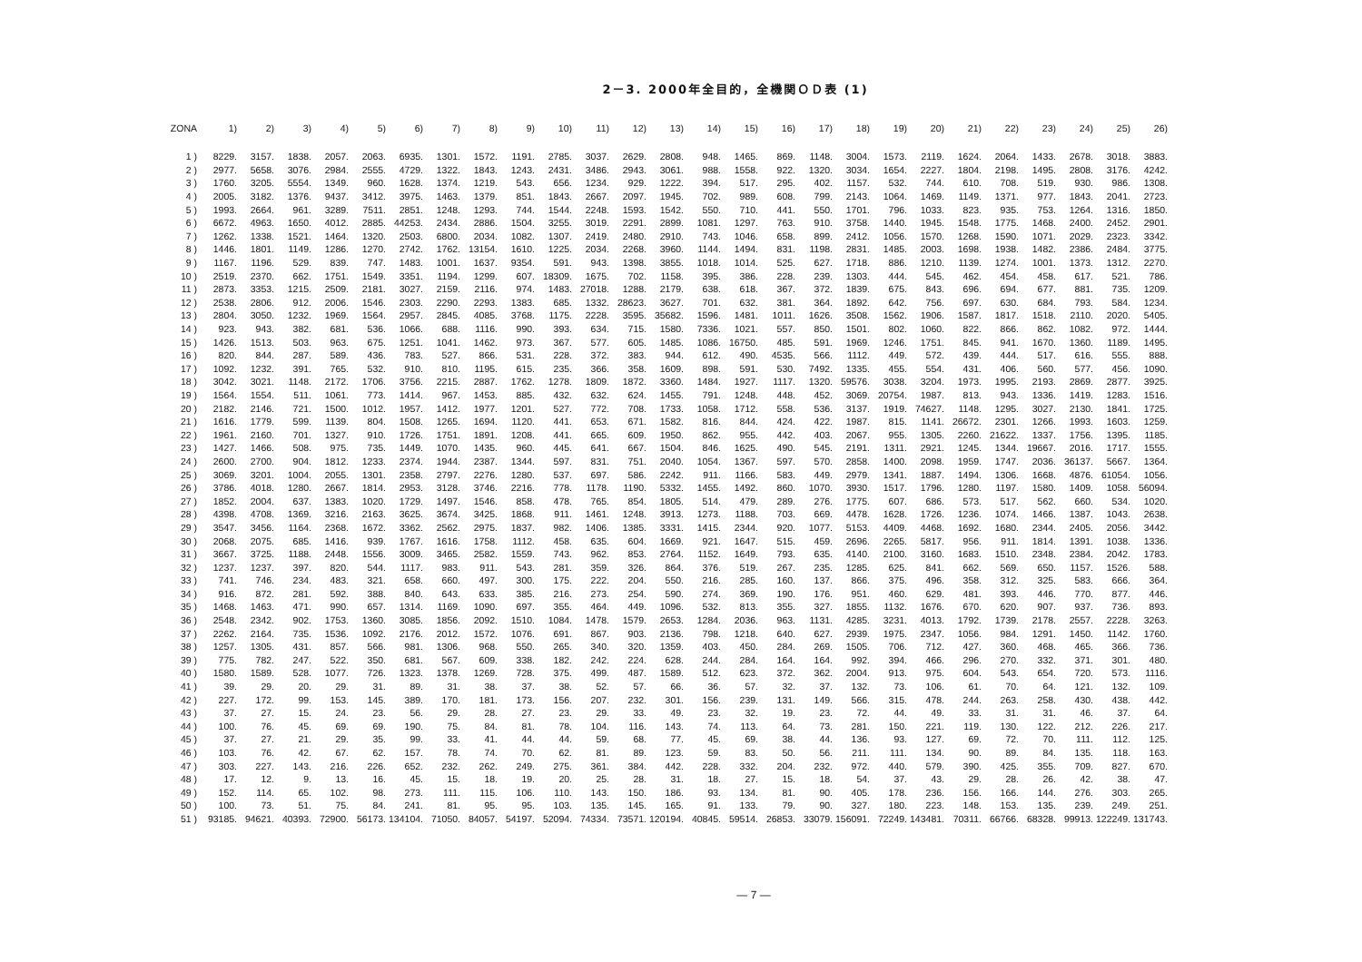2－3. 2000年全目的，全機関ＯＤ表 (1)
| ZONA | 1) | 2) | 3) | 4) | 5) | 6) | 7) | 8) | 9) | 10) | 11) | 12) | 13) | 14) | 15) | 16) | 17) | 18) | 19) | 20) | 21) | 22) | 23) | 24) | 25) | 26) |
| --- | --- | --- | --- | --- | --- | --- | --- | --- | --- | --- | --- | --- | --- | --- | --- | --- | --- | --- | --- | --- | --- | --- | --- | --- | --- | --- |
| 1 ) | 8229. | 3157. | 1838. | 2057. | 2063. | 6935. | 1301. | 1572. | 1191. | 2785. | 3037. | 2629. | 2808. | 948. | 1465. | 869. | 1148. | 3004. | 1573. | 2119. | 1624. | 2064. | 1433. | 2678. | 3018. | 3883. |
| 2 ) | 2977. | 5658. | 3076. | 2984. | 2555. | 4729. | 1322. | 1843. | 1243. | 2431. | 3486. | 2943. | 3061. | 988. | 1558. | 922. | 1320. | 3034. | 1654. | 2227. | 1804. | 2198. | 1495. | 2808. | 3176. | 4242. |
| 3 ) | 1760. | 3205. | 5554. | 1349. | 960. | 1628. | 1374. | 1219. | 543. | 656. | 1234. | 929. | 1222. | 394. | 517. | 295. | 402. | 1157. | 532. | 744. | 610. | 708. | 519. | 930. | 986. | 1308. |
| 4 ) | 2005. | 3182. | 1376. | 9437. | 3412. | 3975. | 1463. | 1379. | 851. | 1843. | 2667. | 2097. | 1945. | 702. | 989. | 608. | 799. | 2143. | 1064. | 1469. | 1149. | 1371. | 977. | 1843. | 2041. | 2723. |
| 5 ) | 1993. | 2664. | 961. | 3289. | 7511. | 2851. | 1248. | 1293. | 744. | 1544. | 2248. | 1593. | 1542. | 550. | 710. | 441. | 550. | 1701. | 796. | 1033. | 823. | 935. | 753. | 1264. | 1316. | 1850. |
| 6 ) | 6672. | 4963. | 1650. | 4012. | 2885. | 44253. | 2434. | 2886. | 1504. | 3255. | 3019. | 2291. | 2899. | 1081. | 1297. | 763. | 910. | 3758. | 1440. | 1945. | 1548. | 1775. | 1468. | 2400. | 2452. | 2901. |
| 7 ) | 1262. | 1338. | 1521. | 1464. | 1320. | 2503. | 6800. | 2034. | 1082. | 1307. | 2419. | 2480. | 2910. | 743. | 1046. | 658. | 899. | 2412. | 1056. | 1570. | 1268. | 1590. | 1071. | 2029. | 2323. | 3342. |
| 8 ) | 1446. | 1801. | 1149. | 1286. | 1270. | 2742. | 1762. | 13154. | 1610. | 1225. | 2034. | 2268. | 3960. | 1144. | 1494. | 831. | 1198. | 2831. | 1485. | 2003. | 1698. | 1938. | 1482. | 2386. | 2484. | 3775. |
| 9 ) | 1167. | 1196. | 529. | 839. | 747. | 1483. | 1001. | 1637. | 9354. | 591. | 943. | 1398. | 3855. | 1018. | 1014. | 525. | 627. | 1718. | 886. | 1210. | 1139. | 1274. | 1001. | 1373. | 1312. | 2270. |
| 10 ) | 2519. | 2370. | 662. | 1751. | 1549. | 3351. | 1194. | 1299. | 607. | 18309. | 1675. | 702. | 1158. | 395. | 386. | 228. | 239. | 1303. | 444. | 545. | 462. | 454. | 458. | 617. | 521. | 786. |
| 11 ) | 2873. | 3353. | 1215. | 2509. | 2181. | 3027. | 2159. | 2116. | 974. | 1483. | 27018. | 1288. | 2179. | 638. | 618. | 367. | 372. | 1839. | 675. | 843. | 696. | 694. | 677. | 881. | 735. | 1209. |
| 12 ) | 2538. | 2806. | 912. | 2006. | 1546. | 2303. | 2290. | 2293. | 1383. | 685. | 1332. | 28623. | 3627. | 701. | 632. | 381. | 364. | 1892. | 642. | 756. | 697. | 630. | 684. | 793. | 584. | 1234. |
| 13 ) | 2804. | 3050. | 1232. | 1969. | 1564. | 2957. | 2845. | 4085. | 3768. | 1175. | 2228. | 3595. | 35682. | 1596. | 1481. | 1011. | 1626. | 3508. | 1562. | 1906. | 1587. | 1817. | 1518. | 2110. | 2020. | 5405. |
| 14 ) | 923. | 943. | 382. | 681. | 536. | 1066. | 688. | 1116. | 990. | 393. | 634. | 715. | 1580. | 7336. | 1021. | 557. | 850. | 1501. | 802. | 1060. | 822. | 866. | 862. | 1082. | 972. | 1444. |
| 15 ) | 1426. | 1513. | 503. | 963. | 675. | 1251. | 1041. | 1462. | 973. | 367. | 577. | 605. | 1485. | 1086. | 16750. | 485. | 591. | 1969. | 1246. | 1751. | 845. | 941. | 1670. | 1360. | 1189. | 1495. |
| 16 ) | 820. | 844. | 287. | 589. | 436. | 783. | 527. | 866. | 531. | 228. | 372. | 383. | 944. | 612. | 490. | 4535. | 566. | 1112. | 449. | 572. | 439. | 444. | 517. | 616. | 555. | 888. |
| 17 ) | 1092. | 1232. | 391. | 765. | 532. | 910. | 810. | 1195. | 615. | 235. | 366. | 358. | 1609. | 898. | 591. | 530. | 7492. | 1335. | 455. | 554. | 431. | 406. | 560. | 577. | 456. | 1090. |
| 18 ) | 3042. | 3021. | 1148. | 2172. | 1706. | 3756. | 2215. | 2887. | 1762. | 1278. | 1809. | 1872. | 3360. | 1484. | 1927. | 1117. | 1320. | 59576. | 3038. | 3204. | 1973. | 1995. | 2193. | 2869. | 2877. | 3925. |
| 19 ) | 1564. | 1554. | 511. | 1061. | 773. | 1414. | 967. | 1453. | 885. | 432. | 632. | 624. | 1455. | 791. | 1248. | 448. | 452. | 3069. | 20754. | 1987. | 813. | 943. | 1336. | 1419. | 1283. | 1516. |
| 20 ) | 2182. | 2146. | 721. | 1500. | 1012. | 1957. | 1412. | 1977. | 1201. | 527. | 772. | 708. | 1733. | 1058. | 1712. | 558. | 536. | 3137. | 1919. | 74627. | 1148. | 1295. | 3027. | 2130. | 1841. | 1725. |
| 21 ) | 1616. | 1779. | 599. | 1139. | 804. | 1508. | 1265. | 1694. | 1120. | 441. | 653. | 671. | 1582. | 816. | 844. | 424. | 422. | 1987. | 815. | 1141. | 26672. | 2301. | 1266. | 1993. | 1603. | 1259. |
| 22 ) | 1961. | 2160. | 701. | 1327. | 910. | 1726. | 1751. | 1891. | 1208. | 441. | 665. | 609. | 1950. | 862. | 955. | 442. | 403. | 2067. | 955. | 1305. | 2260. | 21622. | 1337. | 1756. | 1395. | 1185. |
| 23 ) | 1427. | 1466. | 508. | 975. | 735. | 1449. | 1070. | 1435. | 960. | 445. | 641. | 667. | 1504. | 846. | 1625. | 490. | 545. | 2191. | 1311. | 2921. | 1245. | 1344. | 19667. | 2016. | 1717. | 1555. |
| 24 ) | 2600. | 2700. | 904. | 1812. | 1233. | 2374. | 1944. | 2387. | 1344. | 597. | 831. | 751. | 2040. | 1054. | 1367. | 597. | 570. | 2858. | 1400. | 2098. | 1959. | 1747. | 2036. | 36137. | 5667. | 1364. |
| 25 ) | 3069. | 3201. | 1004. | 2055. | 1301. | 2358. | 2797. | 2276. | 1280. | 537. | 697. | 586. | 2242. | 911. | 1166. | 583. | 449. | 2979. | 1341. | 1887. | 1494. | 1306. | 1668. | 4876. | 61054. | 1056. |
| 26 ) | 3786. | 4018. | 1280. | 2667. | 1814. | 2953. | 3128. | 3746. | 2216. | 778. | 1178. | 1190. | 5332. | 1455. | 1492. | 860. | 1070. | 3930. | 1517. | 1796. | 1280. | 1197. | 1580. | 1409. | 1058. | 56094. |
| 27 ) | 1852. | 2004. | 637. | 1383. | 1020. | 1729. | 1497. | 1546. | 858. | 478. | 765. | 854. | 1805. | 514. | 479. | 289. | 276. | 1775. | 607. | 686. | 573. | 517. | 562. | 660. | 534. | 1020. |
| 28 ) | 4398. | 4708. | 1369. | 3216. | 2163. | 3625. | 3674. | 3425. | 1868. | 911. | 1461. | 1248. | 3913. | 1273. | 1188. | 703. | 669. | 4478. | 1628. | 1726. | 1236. | 1074. | 1466. | 1387. | 1043. | 2638. |
| 29 ) | 3547. | 3456. | 1164. | 2368. | 1672. | 3362. | 2562. | 2975. | 1837. | 982. | 1406. | 1385. | 3331. | 1415. | 2344. | 920. | 1077. | 5153. | 4409. | 4468. | 1692. | 1680. | 2344. | 2405. | 2056. | 3442. |
| 30 ) | 2068. | 2075. | 685. | 1416. | 939. | 1767. | 1616. | 1758. | 1112. | 458. | 635. | 604. | 1669. | 921. | 1647. | 515. | 459. | 2696. | 2265. | 5817. | 956. | 911. | 1814. | 1391. | 1038. | 1336. |
| 31 ) | 3667. | 3725. | 1188. | 2448. | 1556. | 3009. | 3465. | 2582. | 1559. | 743. | 962. | 853. | 2764. | 1152. | 1649. | 793. | 635. | 4140. | 2100. | 3160. | 1683. | 1510. | 2348. | 2384. | 2042. | 1783. |
| 32 ) | 1237. | 1237. | 397. | 820. | 544. | 1117. | 983. | 911. | 543. | 281. | 359. | 326. | 864. | 376. | 519. | 267. | 235. | 1285. | 625. | 841. | 662. | 569. | 650. | 1157. | 1526. | 588. |
| 33 ) | 741. | 746. | 234. | 483. | 321. | 658. | 660. | 497. | 300. | 175. | 222. | 204. | 550. | 216. | 285. | 160. | 137. | 866. | 375. | 496. | 358. | 312. | 325. | 583. | 666. | 364. |
| 34 ) | 916. | 872. | 281. | 592. | 388. | 840. | 643. | 633. | 385. | 216. | 273. | 254. | 590. | 274. | 369. | 190. | 176. | 951. | 460. | 629. | 481. | 393. | 446. | 770. | 877. | 446. |
| 35 ) | 1468. | 1463. | 471. | 990. | 657. | 1314. | 1169. | 1090. | 697. | 355. | 464. | 449. | 1096. | 532. | 813. | 355. | 327. | 1855. | 1132. | 1676. | 670. | 620. | 907. | 937. | 736. | 893. |
| 36 ) | 2548. | 2342. | 902. | 1753. | 1360. | 3085. | 1856. | 2092. | 1510. | 1084. | 1478. | 1579. | 2653. | 1284. | 2036. | 963. | 1131. | 4285. | 3231. | 4013. | 1792. | 1739. | 2178. | 2557. | 2228. | 3263. |
| 37 ) | 2262. | 2164. | 735. | 1536. | 1092. | 2176. | 2012. | 1572. | 1076. | 691. | 867. | 903. | 2136. | 798. | 1218. | 640. | 627. | 2939. | 1975. | 2347. | 1056. | 984. | 1291. | 1450. | 1142. | 1760. |
| 38 ) | 1257. | 1305. | 431. | 857. | 566. | 981. | 1306. | 968. | 550. | 265. | 340. | 320. | 1359. | 403. | 450. | 284. | 269. | 1505. | 706. | 712. | 427. | 360. | 468. | 465. | 366. | 736. |
| 39 ) | 775. | 782. | 247. | 522. | 350. | 681. | 567. | 609. | 338. | 182. | 242. | 224. | 628. | 244. | 284. | 164. | 164. | 992. | 394. | 466. | 296. | 270. | 332. | 371. | 301. | 480. |
| 40 ) | 1580. | 1589. | 528. | 1077. | 726. | 1323. | 1378. | 1269. | 728. | 375. | 499. | 487. | 1589. | 512. | 623. | 372. | 362. | 2004. | 913. | 975. | 604. | 543. | 654. | 720. | 573. | 1116. |
| 41 ) | 39. | 29. | 20. | 29. | 31. | 89. | 31. | 38. | 37. | 38. | 52. | 57. | 66. | 36. | 57. | 32. | 37. | 132. | 73. | 106. | 61. | 70. | 64. | 121. | 132. | 109. |
| 42 ) | 227. | 172. | 99. | 153. | 145. | 389. | 170. | 181. | 173. | 156. | 207. | 232. | 301. | 156. | 239. | 131. | 149. | 566. | 315. | 478. | 244. | 263. | 258. | 430. | 438. | 442. |
| 43 ) | 37. | 27. | 15. | 24. | 23. | 56. | 29. | 28. | 27. | 23. | 29. | 33. | 49. | 23. | 32. | 19. | 23. | 72. | 44. | 49. | 33. | 31. | 31. | 46. | 37. | 64. |
| 44 ) | 100. | 76. | 45. | 69. | 69. | 190. | 75. | 84. | 81. | 78. | 104. | 116. | 143. | 74. | 113. | 64. | 73. | 281. | 150. | 221. | 119. | 130. | 122. | 212. | 226. | 217. |
| 45 ) | 37. | 27. | 21. | 29. | 35. | 99. | 33. | 41. | 44. | 44. | 59. | 68. | 77. | 45. | 69. | 38. | 44. | 136. | 93. | 127. | 69. | 72. | 70. | 111. | 112. | 125. |
| 46 ) | 103. | 76. | 42. | 67. | 62. | 157. | 78. | 74. | 70. | 62. | 81. | 89. | 123. | 59. | 83. | 50. | 56. | 211. | 111. | 134. | 90. | 89. | 84. | 135. | 118. | 163. |
| 47 ) | 303. | 227. | 143. | 216. | 226. | 652. | 232. | 262. | 249. | 275. | 361. | 384. | 442. | 228. | 332. | 204. | 232. | 972. | 440. | 579. | 390. | 425. | 355. | 709. | 827. | 670. |
| 48 ) | 17. | 12. | 9. | 13. | 16. | 45. | 15. | 18. | 19. | 20. | 25. | 28. | 31. | 18. | 27. | 15. | 18. | 54. | 37. | 43. | 29. | 28. | 26. | 42. | 38. | 47. |
| 49 ) | 152. | 114. | 65. | 102. | 98. | 273. | 111. | 115. | 106. | 110. | 143. | 150. | 186. | 93. | 134. | 81. | 90. | 405. | 178. | 236. | 156. | 166. | 144. | 276. | 303. | 265. |
| 50 ) | 100. | 73. | 51. | 75. | 84. | 241. | 81. | 95. | 95. | 103. | 135. | 145. | 165. | 91. | 133. | 79. | 90. | 327. | 180. | 223. | 148. | 153. | 135. | 239. | 249. | 251. |
| 51 ) | 93185. | 94621. | 40393. | 72900. | 56173. | 134104. | 71050. | 84057. | 54197. | 52094. | 74334. | 73571. | 120194. | 40845. | 59514. | 26853. | 33079. | 156091. | 72249. | 143481. | 70311. | 66766. | 68328. | 99913. | 122249. | 131743. |
— 7 —